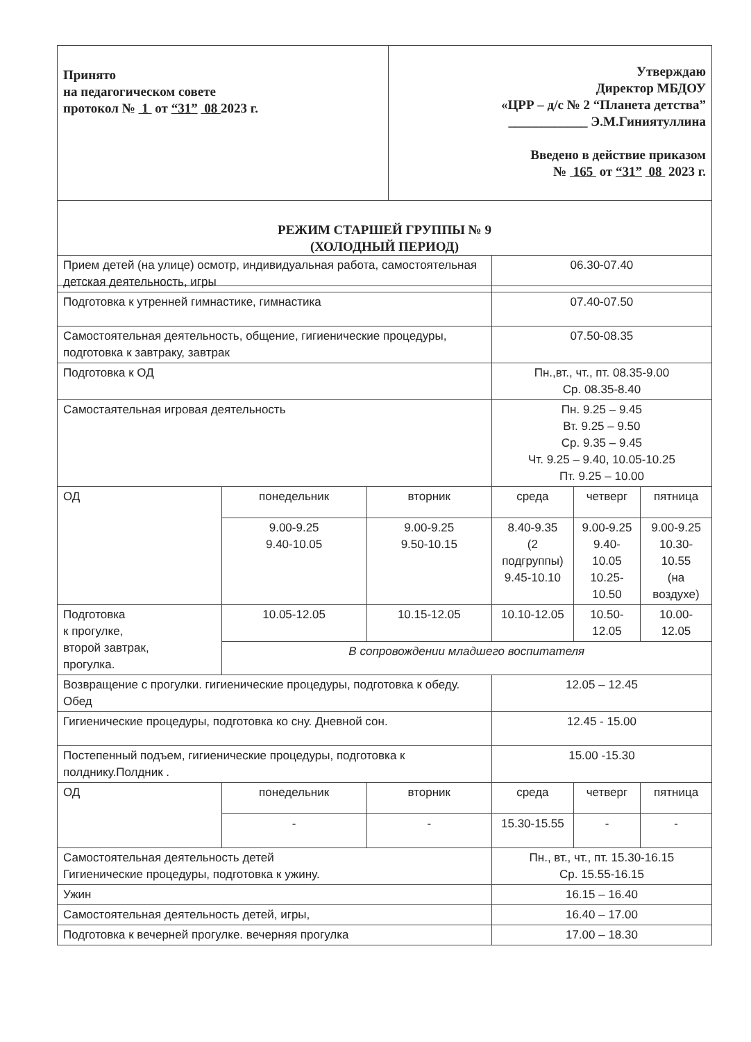| Принято на педагогическом совете протокол № 1 от “31” 08 2023 г. | Утверждаю Директор МБДОУ «ЦРР – д/с № 2 “Планета детства” ____________ Э.М.Гиниятуллина Введено в действие приказом № 165 от “31” 08 2023 г. |
| РЕЖИМ СТАРШЕЙ ГРУППЫ № 9 (ХОЛОДНЫЙ ПЕРИОД) | |
| Прием детей (на улице) осмотр, индивидуальная работа, самостоятельная детская деятельность, игры | | | 06.30-07.40 | | |
| Подготовка к утренней гимнастике, гимнастика | | | 07.40-07.50 | | |
| Самостоятельная деятельность, общение, гигиенические процедуры, подготовка к завтраку, завтрак | | | 07.50-08.35 | | |
| Подготовка к ОД | | | Пн.,вт., чт., пт. 08.35-9.00 Ср. 08.35-8.40 | | |
| Самостаятельная игровая деятельность | | | Пн. 9.25 – 9.45 Вт. 9.25 – 9.50 Ср. 9.35 – 9.45 Чт. 9.25 – 9.40, 10.05-10.25 Пт. 9.25 – 10.00 | | |
| ОД | понедельник | вторник | среда | четверг | пятница |
| | 9.00-9.25 9.40-10.05 | 9.00-9.25 9.50-10.15 | 8.40-9.35 (2 подгруппы) 9.45-10.10 | 9.00-9.25 9.40-10.05 10.25-10.50 | 9.00-9.25 10.30-10.55 (на воздухе) |
| Подготовка к прогулке, второй завтрак, прогулка. | 10.05-12.05 | 10.15-12.05 | 10.10-12.05 | 10.50-12.05 | 10.00-12.05 |
| | В сопровождении младшего воспитателя | | | | |
| Возвращение с прогулки. гигиенические процедуры, подготовка к обеду. Обед | | | 12.05 – 12.45 | | |
| Гигиенические процедуры, подготовка ко сну. Дневной сон. | | | 12.45 - 15.00 | | |
| Постепенный подъем, гигиенические процедуры, подготовка к полднику.Полдник . | | | 15.00 -15.30 | | |
| ОД | понедельник | вторник | среда | четверг | пятница |
| | - | - | 15.30-15.55 | - | - |
| Самостоятельная деятельность детей Гигиенические процедуры, подготовка к ужину. | | | Пн., вт., чт., пт. 15.30-16.15 Ср. 15.55-16.15 | | |
| Ужин | | | 16.15 – 16.40 | | |
| Самостоятельная деятельность детей, игры, | | | 16.40 – 17.00 | | |
| Подготовка к вечерней прогулке. вечерняя прогулка | | | 17.00 – 18.30 | | |